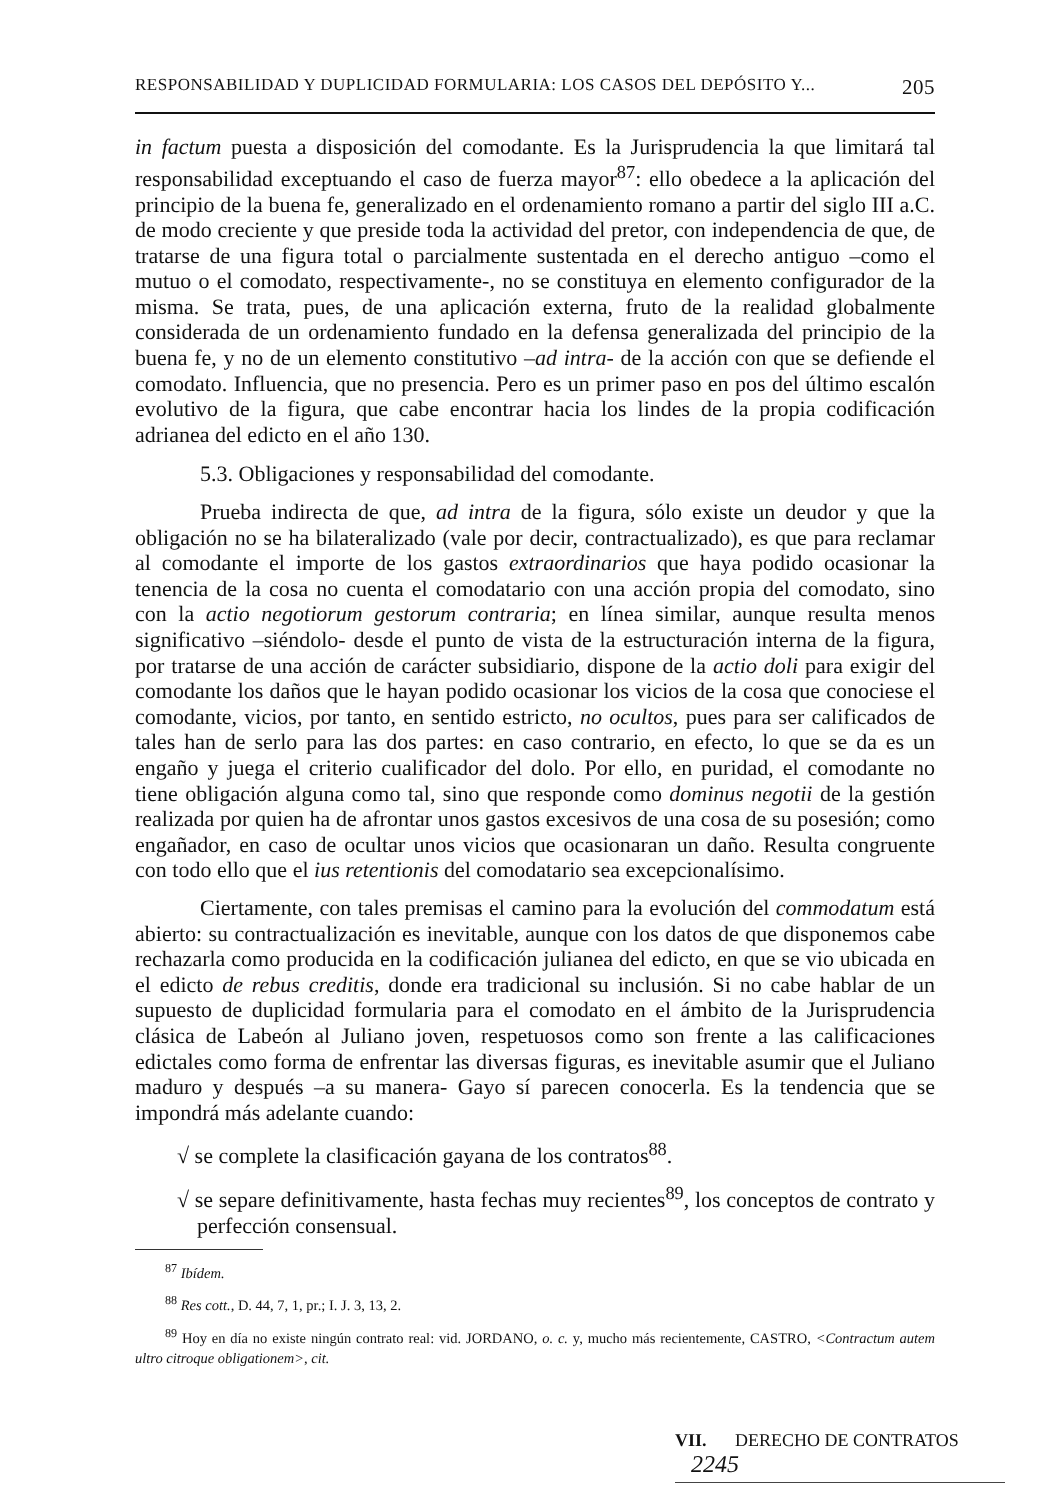RESPONSABILIDAD Y DUPLICIDAD FORMULARIA: LOS CASOS DEL DEPÓSITO Y... 205
in factum puesta a disposición del comodante. Es la Jurisprudencia la que limitará tal responsabilidad exceptuando el caso de fuerza mayor<sup>87</sup>: ello obedece a la aplicación del principio de la buena fe, generalizado en el ordenamiento romano a partir del siglo III a.C. de modo creciente y que preside toda la actividad del pretor, con independencia de que, de tratarse de una figura total o parcialmente sustentada en el derecho antiguo –como el mutuo o el comodato, respectivamente-, no se constituya en elemento configurador de la misma. Se trata, pues, de una aplicación externa, fruto de la realidad globalmente considerada de un ordenamiento fundado en la defensa generalizada del principio de la buena fe, y no de un elemento constitutivo –ad intra- de la acción con que se defiende el comodato. Influencia, que no presencia. Pero es un primer paso en pos del último escalón evolutivo de la figura, que cabe encontrar hacia los lindes de la propia codificación adrianea del edicto en el año 130.
5.3. Obligaciones y responsabilidad del comodante.
Prueba indirecta de que, ad intra de la figura, sólo existe un deudor y que la obligación no se ha bilateralizado (vale por decir, contractualizado), es que para reclamar al comodante el importe de los gastos extraordinarios que haya podido ocasionar la tenencia de la cosa no cuenta el comodatario con una acción propia del comodato, sino con la actio negotiorum gestorum contraria; en línea similar, aunque resulta menos significativo –siéndolo- desde el punto de vista de la estructuración interna de la figura, por tratarse de una acción de carácter subsidiario, dispone de la actio doli para exigir del comodante los daños que le hayan podido ocasionar los vicios de la cosa que conociese el comodante, vicios, por tanto, en sentido estricto, no ocultos, pues para ser calificados de tales han de serlo para las dos partes: en caso contrario, en efecto, lo que se da es un engaño y juega el criterio cualificador del dolo. Por ello, en puridad, el comodante no tiene obligación alguna como tal, sino que responde como dominus negotii de la gestión realizada por quien ha de afrontar unos gastos excesivos de una cosa de su posesión; como engañador, en caso de ocultar unos vicios que ocasionaran un daño. Resulta congruente con todo ello que el ius retentionis del comodatario sea excepcionalísimo.
Ciertamente, con tales premisas el camino para la evolución del commodatum está abierto: su contractualización es inevitable, aunque con los datos de que disponemos cabe rechazarla como producida en la codificación julianea del edicto, en que se vio ubicada en el edicto de rebus creditis, donde era tradicional su inclusión. Si no cabe hablar de un supuesto de duplicidad formularia para el comodato en el ámbito de la Jurisprudencia clásica de Labeón al Juliano joven, respetuosos como son frente a las calificaciones edictales como forma de enfrentar las diversas figuras, es inevitable asumir que el Juliano maduro y después –a su manera- Gayo sí parecen conocerla. Es la tendencia que se impondrá más adelante cuando:
√ se complete la clasificación gayana de los contratos<sup>88</sup>.
√ se separe definitivamente, hasta fechas muy recientes<sup>89</sup>, los conceptos de contrato y perfección consensual.
<sup>87</sup> Ibídem.
<sup>88</sup> Res cott., D. 44, 7, 1, pr.; I. J. 3, 13, 2.
<sup>89</sup> Hoy en día no existe ningún contrato real: vid. JORDANO, o. c. y, mucho más recientemente, CASTRO, <Contractum autem ultro citroque obligationem>, cit.
VII. DERECHO DE CONTRATOS 2245